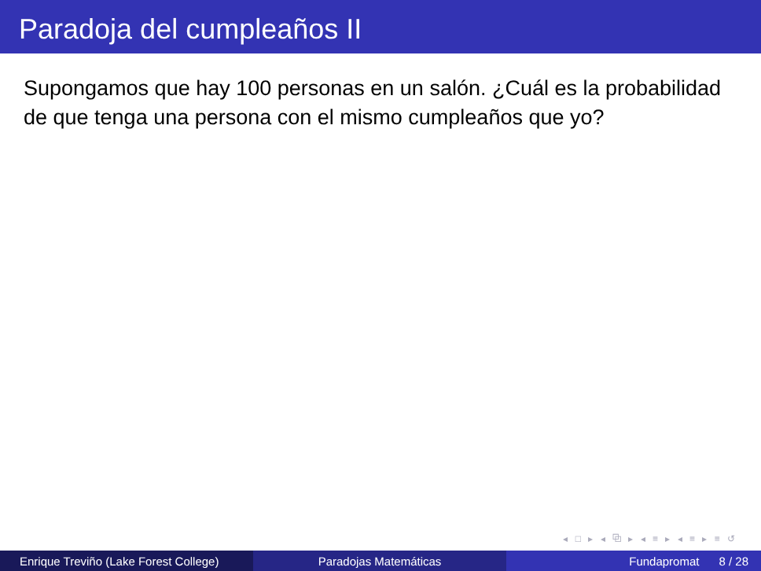Paradoja del cumpleaños II
Supongamos que hay 100 personas en un salón. ¿Cuál es la probabilidad de que tenga una persona con el mismo cumpleaños que yo?
◂ □ ▸ ◂ ⧉ ▸ ◂ ≡ ▸ ◂ ≡ ▸ ≡ ↺
Enrique Treviño (Lake Forest College)
Paradojas Matemáticas Fundapromat 8 / 28